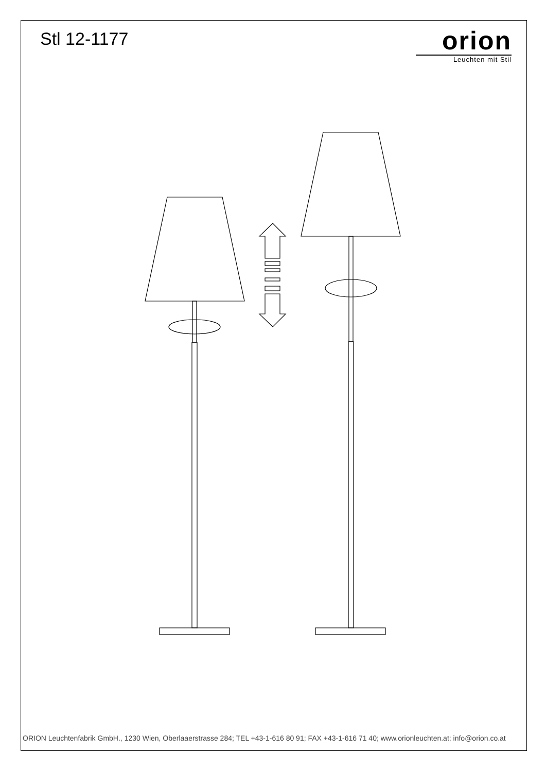Stl 12-1177
orion
Leuchten mit Stil
ORION Leuchtenfabrik GmbH., 1230 Wien, Oberlaaerstrasse 284; TEL +43-1-616 80 91; FAX +43-1-616 71 40; www.orionleuchten.at; info@orion.co.at